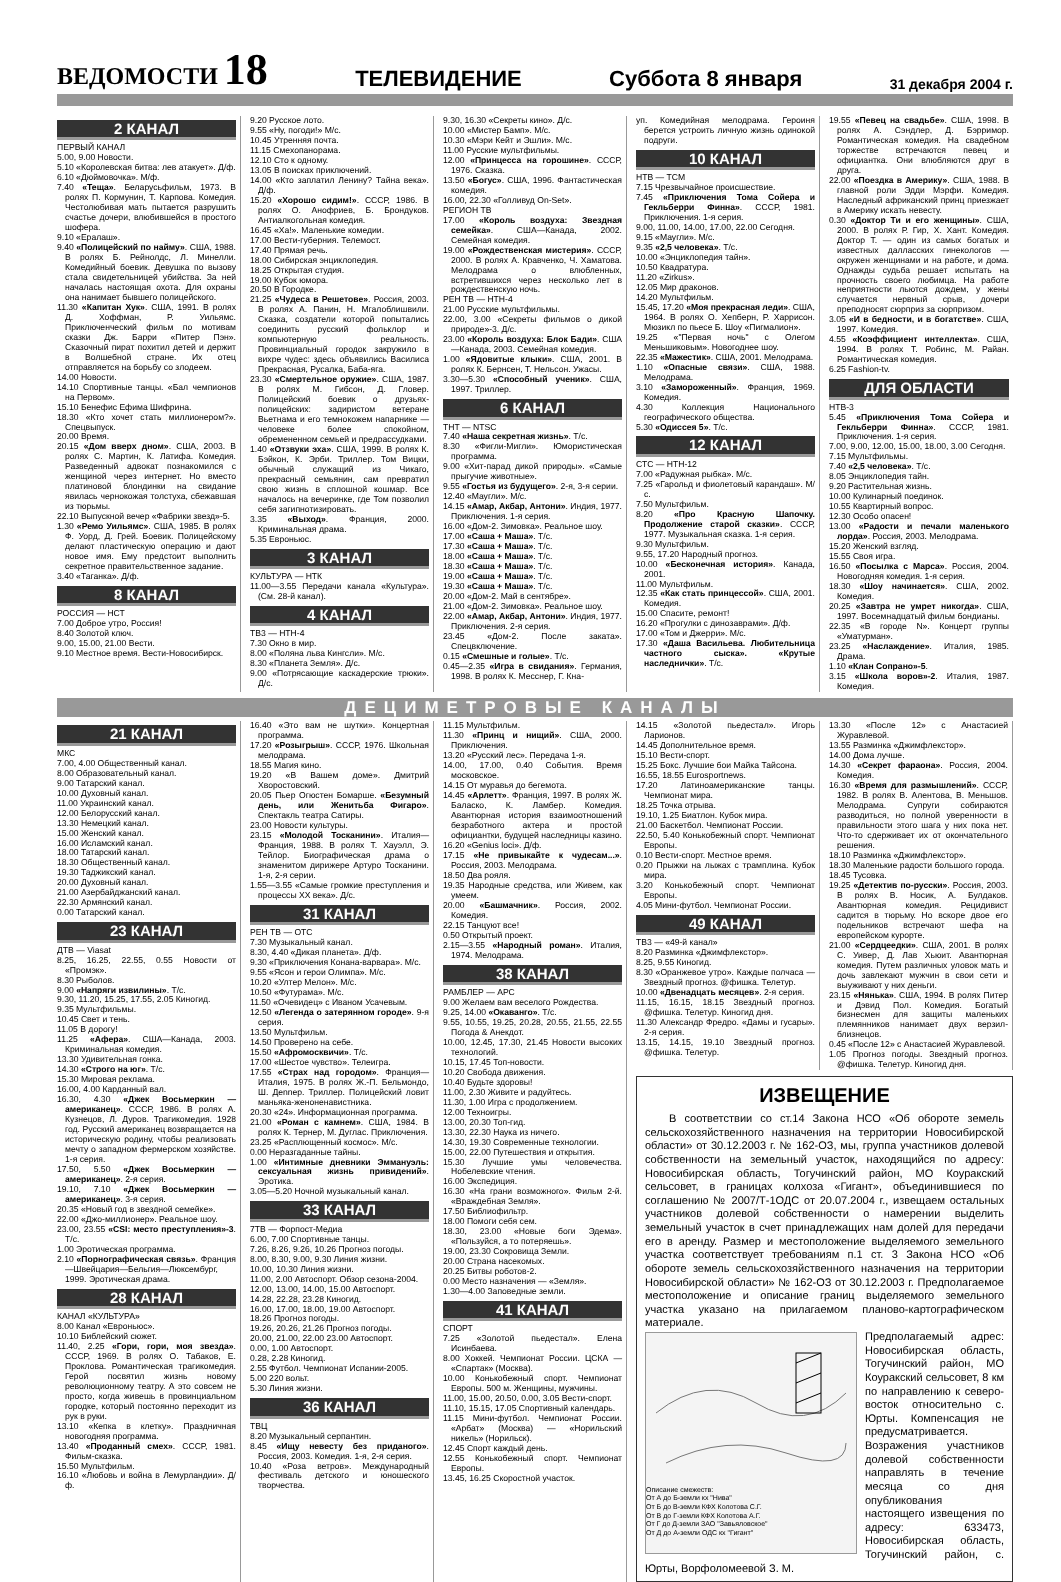ВЕДОМОСТИ 18 ТЕЛЕВИДЕНИЕ Суббота 8 января 31 декабря 2004 г.
2 КАНАЛ
ПЕРВЫЙ КАНАЛ
5.00, 9.00 Новости.
5.10 «Королевская битва: лев атакует». Д/ф.
6.10 «Дюймовочка». М/ф.
7.40 «Теща». Беларусьфильм, 1973. В ролях П. Кормунин, Т. Карпова. Комедия. Честолюбивая мать пытается разрушить счастье дочери, влюбившейся в простого шофера.
9.10 «Ералаш».
9.40 «Полицейский по найму». США, 1988. В ролях Б. Рейнолдс, Л. Минелли. Комедийный боевик. Девушка по вызову стала свидетельницей убийства. За ней началась настоящая охота. Для охраны она нанимает бывшего полицейского.
11.30 «Капитан Хук». США, 1991. В ролях Д. Хоффман, Р. Уильямс. Приключенческий фильм по мотивам сказки Дж. Барри «Питер Пэн». Сказочный пират похитил детей и держит в Волшебной стране. Их отец отправляется на борьбу со злодеем.
14.00 Новости.
14.10 Спортивные танцы. «Бал чемпионов на Первом».
15.10 Бенефис Ефима Шифрина.
18.30 «Кто хочет стать миллионером?». Спецвыпуск.
20.00 Время.
20.15 «Дом вверх дном». США, 2003. В ролях С. Мартин, К. Латифа. Комедия. Разведенный адвокат познакомился с женщиной через интернет. Но вместо платиновой блондинки на свидание явилась чернокожая толстуха, сбежавшая из тюрьмы.
22.10 Выпускной вечер «Фабрики звезд»-5.
1.30 «Ремо Уильямс». США, 1985. В ролях Ф. Уорд, Д. Грей. Боевик. Полицейскому делают пластическую операцию и дают новое имя. Ему предстоит выполнить секретное правительственное задание.
3.40 «Таганка». Д/ф.
8 КАНАЛ
РОССИЯ — НСТ
7.00 Доброе утро, Россия!
8.40 Золотой ключ.
9.00, 15.00, 21.00 Вести.
9.10 Местное время. Вести-Новосибирск.
9.20 Русское лото.
9.55 «Ну, погоди!» М/с.
10.45 Утренняя почта.
11.15 Смехопанорама.
12.10 Сто к одному.
13.05 В поисках приключений.
14.00 «Кто заплатил Ленину? Тайна века». Д/ф.
15.20 «Хорошо сидим!». СССР, 1986. В ролях О. Анофриев, Б. Брондуков. Антиалкогольная комедия.
16.45 «Ха!». Маленькие комедии.
17.00 Вести-губерния. Телемост.
17.40 Прямая речь.
18.00 Сибирская энциклопедия.
18.25 Открытая студия.
19.00 Кубок юмора.
20.50 В Городке.
21.25 «Чудеса в Решетове». Россия, 2003. В ролях А. Панин, Н. Мгалоблишвили. Сказка, создатели которой попытались соединить русский фольклор и компьютерную реальность. Провинциальный городок закружило в вихре чудес: здесь объявились Василиса Прекрасная, Русалка, Баба-яга.
23.30 «Смертельное оружие». США, 1987. В ролях М. Гибсон, Д. Гловер. Полицейский боевик о друзьях-полицейских: задиристом ветеране Вьетнама и его темнокожем напарнике — человеке более спокойном, обремененном семьей и предрассудками.
1.40 «Отзвуки эха». США, 1999. В ролях К. Бэйкон, К. Эрби. Триллер. Том Вицки, обычный служащий из Чикаго, прекрасный семьянин, сам превратил свою жизнь в сплошной кошмар. Все началось на вечеринке, где Том позволил себя загипнотизировать.
3.35 «Выход». Франция, 2000. Криминальная драма.
5.35 Евроньюс.
3 КАНАЛ
КУЛЬТУРА — НТК
11.00—3.55 Передачи канала «Культура». (См. 28-й канал).
4 КАНАЛ
ТВ3 — НТН-4
7.30 Окно в мир.
8.00 «Поляна льва Кингсли». М/с.
8.30 «Планета Земля». Д/с.
9.00 «Потрясающие каскадерские трюки». Д/с.
9.30, 16.30 «Секреты кино». Д/с.
10.00 «Мистер Бамп». М/с.
10.30 «Мэри Кейт и Эшли». М/с.
11.00 Русские мультфильмы.
12.00 «Принцесса на горошине». СССР, 1976. Сказка.
13.50 «Богус». США, 1996. Фантастическая комедия.
16.00, 22.30 «Голливуд On-Set».
РЕГИОН ТВ
17.00 «Король воздуха: Звездная семейка». США—Канада, 2002. Семейная комедия.
19.00 «Рождественская мистерия». СССР, 2000. В ролях А. Кравченко, Ч. Хаматова. Мелодрама о влюбленных, встретившихся через несколько лет в рождественскую ночь.
РЕН ТВ — НТН-4
21.00 Русские мультфильмы.
22.00, 3.00 «Секреты фильмов о дикой природе»-3. Д/с.
23.00 «Король воздуха: Блок Бади». США—Канада, 2003. Семейная комедия.
1.00 «Ядовитые клыки». США, 2001. В ролях К. Бернсен, Т. Нельсон. Ужасы.
3.30—5.30 «Способный ученик». США, 1997. Триллер.
6 КАНАЛ
ТНТ — NTSC
7.40 «Наша секретная жизнь». Т/с.
8.30 «Фигли-Мигли». Юмористическая программа.
9.00 «Хит-парад дикой природы». «Самые прыгучие животные».
9.55 «Гостья из будущего». 2-я, 3-я серии.
12.40 «Маугли». М/с.
14.15 «Амар, Акбар, Антони». Индия, 1977. Приключения. 1-я серия.
16.00 «Дом-2. Зимовка». Реальное шоу.
17.00 «Саша + Маша». Т/с.
17.30 «Саша + Маша». Т/с.
18.00 «Саша + Маша». Т/с.
18.30 «Саша + Маша». Т/с.
19.00 «Саша + Маша». Т/с.
19.30 «Саша + Маша». Т/с.
20.00 «Дом-2. Май в сентябре».
21.00 «Дом-2. Зимовка». Реальное шоу.
22.00 «Амар, Акбар, Антони». Индия, 1977. Приключения. 2-я серия.
23.45 «Дом-2. После заката». Спецвключение.
0.15 «Смешные и голые». Т/с.
0.45—2.35 «Игра в свидания». Германия, 1998. В ролях К. Месснер, Г. Кна-
уп. Комедийная мелодрама. Героиня берется устроить личную жизнь одинокой подруги.
10 КАНАЛ
НТВ — ТСМ
7.15 Чрезвычайное происшествие.
7.45 «Приключения Тома Сойера и Гекльберри Финна». СССР, 1981. Приключения. 1-я серия.
9.00, 11.00, 14.00, 17.00, 22.00 Сегодня.
9.15 «Маугли». М/с.
9.35 «2,5 человека». Т/с.
10.00 «Энциклопедия тайн».
10.50 Квадратура.
11.20 «Zirkus».
12.05 Мир драконов.
14.20 Мультфильм.
15.45, 17.20 «Моя прекрасная леди». США, 1964. В ролях О. Хепберн, Р. Харрисон. Мюзикл по пьесе Б. Шоу «Пигмалион».
19.25 «"Первая ночь" с Олегом Меньшиковым». Новогоднее шоу.
22.35 «Мажестик». США, 2001. Мелодрама.
1.10 «Опасные связи». США, 1988. Мелодрама.
3.10 «Замороженный». Франция, 1969. Комедия.
4.30 Коллекция Национального географического общества.
5.30 «Одиссея 5». Т/с.
12 КАНАЛ
СТС — НТН-12
7.00 «Радужная рыбка». М/с.
7.25 «Гарольд и фиолетовый карандаш». М/с.
7.50 Мультфильм.
8.20 «Про Красную Шапочку. Продолжение старой сказки». СССР, 1977. Музыкальная сказка. 1-я серия.
9.30 Мультфильм.
9.55, 17.20 Народный прогноз.
10.00 «Бесконечная история». Канада, 2001.
11.00 Мультфильм.
12.35 «Как стать принцессой». США, 2001. Комедия.
15.00 Спасите, ремонт!
16.20 «Прогулки с динозаврами». Д/ф.
17.00 «Том и Джерри». М/с.
17.30 «Даша Васильева. Любительница частного сыска». «Крутые наследнички». Т/с.
19.55 «Певец на свадьбе». США, 1998. В ролях А. Сэндлер, Д. Бэрримор. Романтическая комедия. На свадебном торжестве встречаются певец и официантка. Они влюбляются друг в друга.
22.00 «Поездка в Америку». США, 1988. В главной роли Эдди Мэрфи. Комедия. Наследный африканский принц приезжает в Америку искать невесту.
0.30 «Доктор Ти и его женщины». США, 2000. В ролях Р. Гир, Х. Хант. Комедия. Доктор Т. — один из самых богатых и известных далласских гинекологов — окружен женщинами и на работе, и дома. Однажды судьба решает испытать на прочность своего любимца. На работе неприятности льются дождем, у жены случается нервный срыв, дочери преподносят сюрприз за сюрпризом.
3.05 «И в бедности, и в богатстве». США, 1997. Комедия.
4.55 «Коэффициент интеллекта». США, 1994. В ролях Т. Робинс, М. Райан. Романтическая комедия.
6.25 Fashion-tv.
ДЛЯ ОБЛАСТИ
НТВ-3
5.45 «Приключения Тома Сойера и Гекльберри Финна». СССР, 1981. Приключения. 1-я серия.
7.00, 9.00, 12.00, 15.00, 18.00, 3.00 Сегодня.
7.15 Мультфильмы.
7.40 «2,5 человека». Т/с.
8.05 Энциклопедия тайн.
9.20 Растительная жизнь.
10.00 Кулинарный поединок.
10.55 Квартирный вопрос.
12.30 Особо опасен!
13.00 «Радости и печали маленького лорда». Россия, 2003. Мелодрама.
15.20 Женский взгляд.
15.55 Своя игра.
16.50 «Посылка с Марса». Россия, 2004. Новогодняя комедия. 1-я серия.
18.30 «Шоу начинается». США, 2002. Комедия.
20.25 «Завтра не умрет никогда». США, 1997. Восемнадцатый фильм бондианы.
22.35 «В городе N». Концерт группы «Уматурман».
23.25 «Наслаждение». Италия, 1985. Драма.
1.10 «Клан Сопрано»-5.
3.15 «Школа воров»-2. Италия, 1987. Комедия.
ДЕЦИМЕТРОВЫЕ КАНАЛЫ
21 КАНАЛ
МКС
7.00, 4.00 Общественный канал.
8.00 Образовательный канал.
9.00 Татарский канал.
10.00 Духовный канал.
11.00 Украинский канал.
12.00 Белорусский канал.
13.30 Немецкий канал.
15.00 Женский канал.
16.00 Исламский канал.
18.00 Татарский канал.
18.30 Общественный канал.
19.30 Таджикский канал.
20.00 Духовный канал.
21.00 Азербайджанский канал.
22.30 Армянский канал.
0.00 Татарский канал.
23 КАНАЛ
ДТВ — Viasat
8.25, 16.25, 22.55, 0.55 Новости от «Промэк».
8.30 Рыболов.
9.00 «Напряги извилины». Т/с.
9.30, 11.20, 15.25, 17.55, 2.05 Киногид.
9.35 Мультфильмы.
10.45 Свет и тень.
11.05 В дорогу!
11.25 «Афера». США—Канада, 2003. Криминальная комедия.
13.30 Удивительная гонка.
14.30 «Строго на юг». Т/с.
15.30 Мировая реклама.
16.00, 4.00 Карданный вал.
16.30, 4.30 «Джек Восьмеркин — американец». СССР, 1986. В ролях А. Кузнецов, Л. Дуров. Трагикомедия. 1928 год. Русский американец возвращается на историческую родину, чтобы реализовать мечту о западном фермерском хозяйстве. 1-я серия.
17.50, 5.50 «Джек Восьмеркин — американец». 2-я серия.
19.10, 7.10 «Джек Восьмеркин — американец». 3-я серия.
20.35 «Новый год в звездной семейке».
22.00 «Джо-миллионер». Реальное шоу.
23.00, 23.55 «CSI: место преступления»-3. Т/с.
1.00 Эротическая программа.
2.10 «Порнографическая связь». Франция—Швейцария—Бельгия—Люксембург, 1999. Эротическая драма.
28 КАНАЛ
КАНАЛ «КУЛЬТУРА»
8.00 Канал «Евроньюс».
10.10 Библейский сюжет.
11.40, 2.25 «Гори, гори, моя звезда». СССР, 1969. В ролях О. Табаков, Е. Проклова. Романтическая трагикомедия. Герой посвятил жизнь новому революционному театру. А это совсем не просто, когда живешь в провинциальном городке, который постоянно переходит из рук в руки.
13.10 «Кепка в клетку». Праздничная новогодняя программа.
13.40 «Проданный смех». СССР, 1981. Фильм-сказка.
15.50 Мультфильм.
16.10 «Любовь и война в Лемурландии». Д/ф.
16.40 «Это вам не шутки». Концертная программа.
17.20 «Розыгрыш». СССР, 1976. Школьная мелодрама.
18.55 Магия кино.
19.20 «В Вашем доме». Дмитрий Хворостовский.
20.05 Пьер Огюстен Бомарше. «Безумный день, или Женитьба Фигаро». Спектакль театра Сатиры.
23.00 Новости культуры.
23.15 «Молодой Тосканини». Италия—Франция, 1988. В ролях Т. Хауэлл, Э. Тейлор. Биографическая драма о знаменитом дирижере Артуро Тосканини. 1-я, 2-я серии.
1.55—3.55 «Самые громкие преступления и процессы XX века». Д/с.
31 КАНАЛ
РЕН ТВ — ОТС
7.30 Музыкальный канал.
8.30, 4.40 «Дикая планета». Д/ф.
9.30 «Приключения Конана-варвара». М/с.
9.55 «Ясон и герои Олимпа». М/с.
10.20 «Ултер Мелон». М/с.
10.50 «Футурама». М/с.
11.50 «Очевидец» с Иваном Усачевым.
12.50 «Легенда о затерянном городе». 9-я серия.
13.50 Мультфильм.
14.50 Проверено на себе.
15.50 «Афромосквичи». Т/с.
17.00 «Шестое чувство». Телеигра.
17.55 «Страх над городом». Франция—Италия, 1975. В ролях Ж.-П. Бельмондо, Ш. Дennер. Триллер. Полицейский ловит маньяка-женоненавистника.
20.30 «24». Информационная программа.
21.00 «Роман с камнем». США, 1984. В ролях К. Тернер, М. Дуглас. Приключения.
23.25 «Расплющенный космос». М/с.
0.00 Неразгаданные тайны.
1.00 «Интимные дневники Эммануэль: сексуальная жизнь привидений». Эротика.
3.05—5.20 Ночной музыкальный канал.
33 КАНАЛ
7ТВ — Форпост-Медиа
6.00, 7.00 Спортивные танцы.
7.26, 8.26, 9.26, 10.26 Прогноз погоды.
8.00, 8.30, 9.00, 9.30 Линия жизни.
10.00, 10.30 Линия жизни.
11.00, 2.00 Автоспорт. Обзор сезона-2004.
12.00, 13.00, 14.00, 15.00 Автоспорт.
14.28, 22.28, 23.28 Киногид.
16.00, 17.00, 18.00, 19.00 Автоспорт.
18.26 Прогноз погоды.
19.26, 20.26, 21.26 Прогноз погоды.
20.00, 21.00, 22.00 23.00 Автоспорт.
0.00, 1.00 Автоспорт.
0.28, 2.28 Киногид.
2.55 Футбол. Чемпионат Испании-2005.
5.00 220 вольт.
5.30 Линия жизни.
36 КАНАЛ
ТВЦ
8.20 Музыкальный серпантин.
8.45 «Ищу невесту без приданого». Россия, 2003. Комедия. 1-я, 2-я серия.
10.40 «Роза ветров». Международный фестиваль детского и юношеского творчества.
11.15 Мультфильм.
11.30 «Принц и нищий». США, 2000. Приключения.
13.20 «Русский лес». Передача 1-я.
14.00, 17.00, 0.40 События. Время московское.
14.15 От муравья до бегемота.
14.45 «Арлетт». Франция, 1997. В ролях Ж. Баласко, К. Ламбер. Комедия. Авантюрная история взаимоотношений безработного актера и простой официантки, будущей наследницы казино.
16.20 «Genius loci». Д/ф.
17.15 «Не привыкайте к чудесам...». Россия, 2003. Мелодрама.
18.50 Два рояля.
19.35 Народные средства, или Живем, как умеем.
20.00 «Башмачник». Россия, 2002. Комедия.
22.15 Танцуют все!
0.50 Открытый проект.
2.15—3.55 «Народный роман». Италия, 1974. Мелодрама.
38 КАНАЛ
РАМБЛЕР — АРС
9.00 Желаем вам веселого Рождества.
9.25, 14.00 «Окаванго». Т/с.
9.55, 10.55, 19.25, 20.28, 20.55, 21.55, 22.55 Погода & Анекдот.
10.00, 12.45, 17.30, 21.45 Новости высоких технологий.
10.15, 17.45 Топ-новости.
10.20 Свобода движения.
10.40 Будьте здоровы!
11.00, 2.30 Живите и радуйтесь.
11.30, 1.00 Игра с продолжением.
12.00 Техноигры.
13.00, 20.30 Топ-гид.
13.30, 22.30 Наука из ничего.
14.30, 19.30 Современные технологии.
15.00, 22.00 Путешествия и открытия.
15.30 Лучшие умы человечества. Нобелевские чтения.
16.00 Экспедиция.
16.30 «На грани возможного». Фильм 2-й. «Враждебная Земля».
17.50 Библиофильтр.
18.00 Помоги себя сем.
18.30, 23.00 «Новые боги Эдема». «Пользуйся, а то потеряешь».
19.00, 23.30 Сокровища Земли.
20.00 Страна насекомых.
20.25 Битвы роботов-2.
0.00 Место назначения — «Земля».
1.30—4.00 Заповедные земли.
41 КАНАЛ
СПОРТ
7.25 «Золотой пьедестал». Елена Исинбаева.
8.00 Хоккей. Чемпионат России. ЦСКА — «Спартак» (Москва).
10.00 Конькобежный спорт. Чемпионат Европы. 500 м. Женщины, мужчины.
11.00, 15.00, 20.50, 0.00, 3.05 Вести-спорт.
11.10, 15.15, 17.05 Спортивный календарь.
11.15 Мини-футбол. Чемпионат России. «Арбат» (Москва) — «Норильский никель» (Норильск).
12.45 Спорт каждый день.
12.55 Конькобежный спорт. Чемпионат Европы.
13.45, 16.25 Скоростной участок.
14.15 «Золотой пьедестал». Игорь Ларионов.
14.45 Дополнительное время.
15.10 Вести-спорт.
15.25 Бокс. Лучшие бои Майка Тайсона.
16.55, 18.55 Eurosportnews.
17.20 Латиноамериканские танцы. Чемпионат мира.
18.25 Точка отрыва.
19.10, 1.25 Биатлон. Кубок мира.
21.00 Баскетбол. Чемпионат России.
22.50, 5.40 Конькобежный спорт. Чемпионат Европы.
0.10 Вести-спорт. Местное время.
0.20 Прыжки на лыжах с трамплина. Кубок мира.
3.20 Конькобежный спорт. Чемпионат Европы.
4.05 Мини-футбол. Чемпионат России.
49 КАНАЛ
ТВ3 — «49-й канал»
8.20 Разминка «Джимфлекстор».
8.25, 9.55 Киногид.
8.30 «Оранжевое утро». Каждые полчаса — Звездный прогноз. @фишка. Телетур.
10.00 «Двенадцать месяцев». 2-я серия.
11.15, 16.15, 18.15 Звездный прогноз. @фишка. Телетур. Киногид дня.
11.30 Александр Фредро. «Дамы и гусары». 2-я серия.
13.15, 14.15, 19.10 Звездный прогноз. @фишка. Телетур.
13.30 «После 12» с Анастасией Журавлевой.
13.55 Разминка «Джимфлекстор».
14.00 Дома лучше.
14.30 «Секрет фараона». Россия, 2004. Комедия.
16.30 «Время для размышлений». СССР, 1982. В ролях В. Алентова, В. Меньшов. Мелодрама. Супруги собираются разводиться, но полной уверенности в правильности этого шага у них пока нет. Что-то сдерживает их от окончательного решения.
18.10 Разминка «Джимфлекстор».
18.30 Маленькие радости большого города.
18.45 Тусовка.
19.25 «Детектив по-русски». Россия, 2003. В ролях В. Носик, А. Булдаков. Авантюрная комедия. Рецидивист садится в тюрьму. Но вскоре двое его подельников встречают шефа на европейском курорте.
21.00 «Сердцеедки». США, 2001. В ролях С. Уивер, Д. Лав Хьюит. Авантюрная комедия. Путем различных уловок мать и дочь завлекают мужчин в свои сети и выуживают у них деньги.
23.15 «Нянька». США, 1994. В ролях Питер и Дэвид Пол. Комедия. Богатый бизнесмен для защиты маленьких племянников нанимает двух верзил-близнецов.
0.45 «После 12» с Анастасией Журавлевой.
1.05 Прогноз погоды. Звездный прогноз. @фишка. Телетур. Киногид дня.
ИЗВЕЩЕНИЕ
В соответствии со ст.14 Закона НСО «Об обороте земель сельскохозяйственного назначения на территории Новосибирской области» от 30.12.2003 г. № 162-ОЗ, мы, группа участников долевой собственности на земельный участок, находящийся по адресу: Новосибирская область, Тогучинский район, МО Коуракский сельсовет, в границах колхоза «Гигант», объединившиеся по соглашению № 2007/Т-1ОДС от 20.07.2004 г., извещаем остальных участников долевой собственности о намерении выделить земельный участок в счет принадлежащих нам долей для передачи его в аренду. Размер и местоположение выделяемого земельного участка соответствует требованиям п.1 ст. 3 Закона НСО «Об обороте земель сельскохозяйственного назначения на территории Новосибирской области» № 162-ОЗ от 30.12.2003 г. Предполагаемое местоположение и описание границ выделяемого земельного участка указано на прилагаемом планово-картографическом материале.
Описание смежеств:
От А до Б-земли кх "Нива"
От Б до В-земли КФХ Колотова С.Г.
От В до Г-земли КФХ Колотова А.Г.
От Г до Д-земли ЗАО "Завьяловское"
От Д до А-земли ОДС кх "Гигант"
Предполагаемый адрес: Новосибирская область, Тогучинский район, МО Коуракский сельсовет, 8 км по направлению к северо-восток относительно с. Юрты. Компенсация не предусматривается. Возражения участников долевой собственности направлять в течение месяца со дня опубликования настоящего извещения по адресу: 633473, Новосибирская область, Тогучинский район, с. Юрты, Ворфоломеевой З. М.